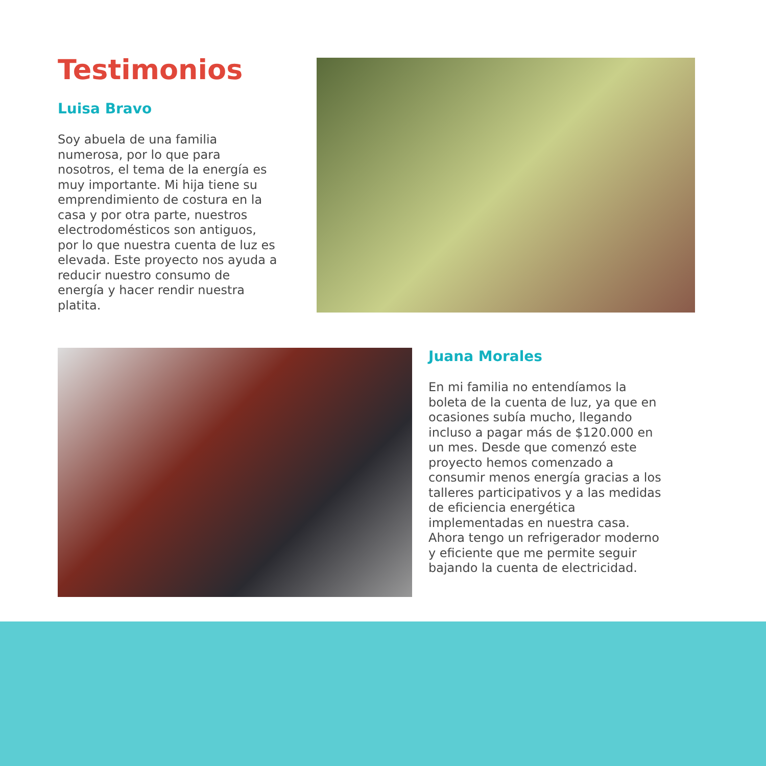Testimonios
Luisa Bravo
Soy abuela de una familia numerosa, por lo que para nosotros, el tema de la energía es muy importante. Mi hija tiene su emprendimiento de costura en la casa y por otra parte, nuestros electrodomésticos son antiguos, por lo que nuestra cuenta de luz es elevada. Este proyecto nos ayuda a reducir nuestro consumo de energía y hacer rendir nuestra platita.
Juana Morales
En mi familia no entendíamos la boleta de la cuenta de luz, ya que en ocasiones subía mucho, llegando incluso a pagar más de $120.000 en un mes. Desde que comenzó este proyecto hemos comenzado a consumir menos energía gracias a los talleres participativos y a las medidas de eficiencia energética implementadas en nuestra casa. Ahora tengo un refrigerador moderno y eficiente que me permite seguir bajando la cuenta de electricidad.